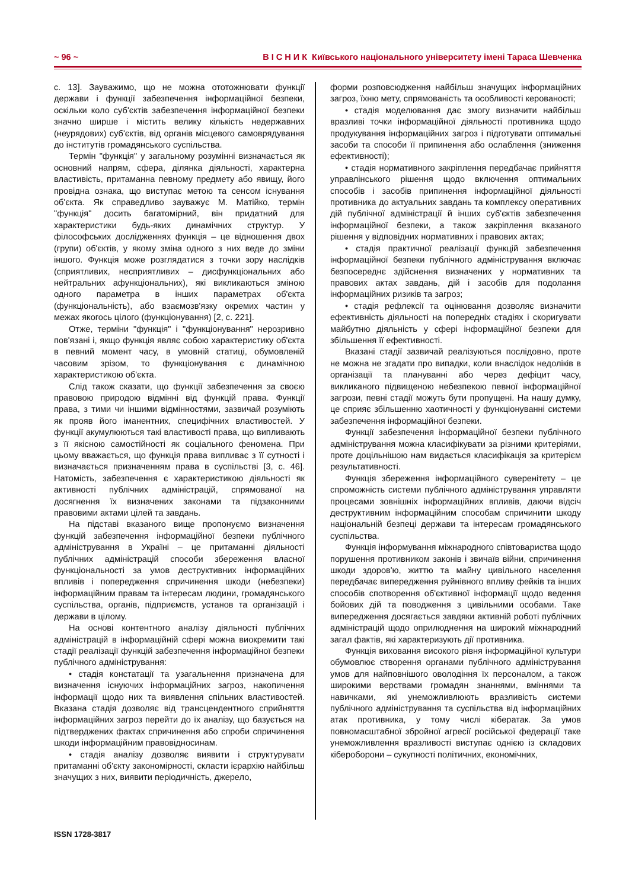~ 96 ~ В І С Н И К Київського національного університету імені Тараса Шевченка
с. 13]. Зауважимо, що не можна ототожнювати функції держави і функції забезпечення інформаційної безпеки, оскільки коло суб'єктів забезпечення інформаційної безпеки значно ширше і містить велику кількість недержавних (неурядових) суб'єктів, від органів місцевого самоврядування до інститутів громадянського суспільства.
Термін "функція" у загальному розумінні визначається як основний напрям, сфера, ділянка діяльності, характерна властивість, притаманна певному предмету або явищу, його провідна ознака, що виступає метою та сенсом існування об'єкта. Як справедливо зауважує М. Матійко, термін "функція" досить багатомірний, він придатний для характеристики будь-яких динамічних структур. У філософських дослідженнях функція – це відношення двох (групи) об'єктів, у якому зміна одного з них веде до зміни іншого. Функція може розглядатися з точки зору наслідків (сприятливих, несприятливих – дисфункціональних або нейтральних афункціональних), які викликаються зміною одного параметра в інших параметрах об'єкта (функціональність), або взаємозв'язку окремих частин у межах якогось цілого (функціонування) [2, с. 221].
Отже, терміни "функція" і "функціонування" нерозривно пов'язані і, якщо функція являє собою характеристику об'єкта в певний момент часу, в умовній статиці, обумовленій часовим зрізом, то функціонування є динамічною характеристикою об'єкта.
Слід також сказати, що функції забезпечення за своєю правовою природою відмінні від функцій права. Функції права, з тими чи іншими відмінностями, зазвичай розуміють як прояв його іманентних, специфічних властивостей. У функції акумулюються такі властивості права, що випливають з її якісною самостійності як соціального феномена. При цьому вважається, що функція права випливає з її сутності і визначається призначенням права в суспільстві [3, с. 46]. Натомість, забезпечення є характеристикою діяльності як активності публічних адміністрацій, спрямованої на досягнення їх визначених законами та підзаконними правовими актами цілей та завдань.
На підставі вказаного вище пропонуємо визначення функцій забезпечення інформаційної безпеки публічного адміністрування в Україні – це притаманні діяльності публічних адміністрацій способи збереження власної функціональності за умов деструктивних інформаційних впливів і попередження спричинення шкоди (небезпеки) інформаційним правам та інтересам людини, громадянського суспільства, органів, підприємств, установ та організацій і держави в цілому.
На основі контентного аналізу діяльності публічних адміністрацій в інформаційній сфері можна виокремити такі стадії реалізації функцій забезпечення інформаційної безпеки публічного адміністрування:
• стадія констатації та узагальнення призначена для визначення існуючих інформаційних загроз, накопичення інформації щодо них та виявлення спільних властивостей. Вказана стадія дозволяє від трансцендентного сприйняття інформаційних загроз перейти до їх аналізу, що базується на підтверджених фактах спричинення або спроби спричинення шкоди інформаційним правовідносинам.
• стадія аналізу дозволяє виявити і структурувати притаманні об'єкту закономірності, скласти ієрархію найбільш значущих з них, виявити періодичність, джерело,
форми розповсюдження найбільш значущих інформаційних загроз, їхню мету, спрямованість та особливості керованості;
• стадія моделювання дає змогу визначити найбільш вразливі точки інформаційної діяльності противника щодо продукування інформаційних загроз і підготувати оптимальні засоби та способи її припинення або ослаблення (зниження ефективності);
• стадія нормативного закріплення передбачає прийняття управлінського рішення щодо включення оптимальних способів і засобів припинення інформаційної діяльності противника до актуальних завдань та комплексу оперативних дій публічної адміністрації й інших суб'єктів забезпечення інформаційної безпеки, а також закріплення вказаного рішення у відповідних нормативних і правових актах;
• стадія практичної реалізації функцій забезпечення інформаційної безпеки публічного адміністрування включає безпосереднє здійснення визначених у нормативних та правових актах завдань, дій і засобів для подолання інформаційних ризиків та загроз;
• стадія рефлексії та оцінювання дозволяє визначити ефективність діяльності на попередніх стадіях і скоригувати майбутню діяльність у сфері інформаційної безпеки для збільшення її ефективності.
Вказані стадії зазвичай реалізуються послідовно, проте не можна не згадати про випадки, коли внаслідок недоліків в організації та плануванні або через дефіцит часу, викликаного підвищеною небезпекою певної інформаційної загрози, певні стадії можуть бути пропущені. На нашу думку, це сприяє збільшенню хаотичності у функціонуванні системи забезпечення інформаційної безпеки.
Функції забезпечення інформаційної безпеки публічного адміністрування можна класифікувати за різними критеріями, проте доцільнішою нам видається класифікація за критерієм результативності.
Функція збереження інформаційного суверенітету – це спроможність системи публічного адміністрування управляти процесами зовнішніх інформаційних впливів, даючи відсіч деструктивним інформаційним способам спричинити шкоду національній безпеці держави та інтересам громадянського суспільства.
Функція інформування міжнародного співтовариства щодо порушення противником законів і звичаїв війни, спричинення шкоди здоров'ю, життю та майну цивільного населення передбачає випередження руйнівного впливу фейків та інших способів спотворення об'єктивної інформації щодо ведення бойових дій та поводження з цивільними особами. Таке випередження досягається завдяки активній роботі публічних адміністрацій щодо оприлюднення на широкий міжнародний загал фактів, які характеризують дії противника.
Функція виховання високого рівня інформаційної культури обумовлює створення органами публічного адміністрування умов для найповнішого оволодіння їх персоналом, а також широкими верствами громадян знаннями, вміннями та навичками, які унеможливлюють вразливість системи публічного адміністрування та суспільства від інформаційних атак противника, у тому числі кібератак. За умов повномасштабної збройної агресії російської федерації таке унеможливлення вразливості виступає однією із складових кібероборони – сукупності політичних, економічних,
ISSN 1728-3817